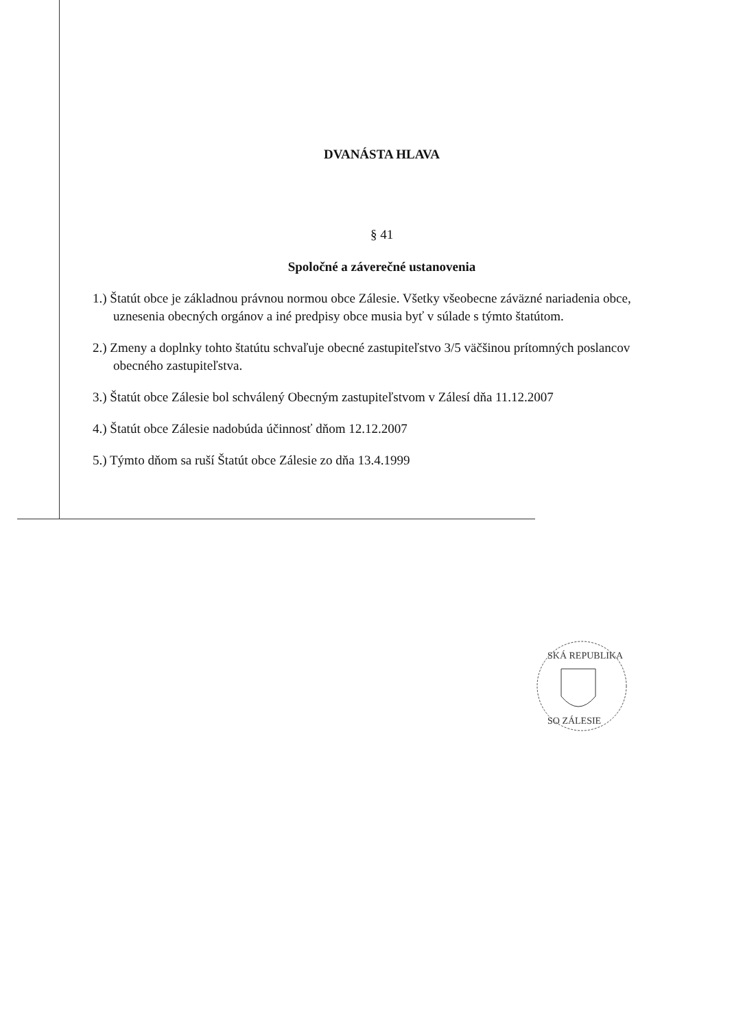DVANÁSTA HLAVA
§ 41
Spoločné a záverečné ustanovenia
1.) Štatút obce je základnou právnou normou obce Zálesie. Všetky všeobecne záväzné nariadenia obce, uznesenia obecných orgánov a iné predpisy obce musia byť v súlade s týmto štatútom.
2.) Zmeny a doplnky tohto štatútu schvaľuje obecné zastupiteľstvo 3/5 väčšinou prítomných poslancov obecného zastupiteľstva.
3.) Štatút obce Zálesie bol schválený Obecným zastupiteľstvom v Zálesí dňa 11.12.2007
4.) Štatút obce Zálesie nadobúda účinnosť dňom 12.12.2007
5.) Týmto dňom sa ruší Štatút obce Zálesie zo dňa 13.4.1999
SKÁ REPUBLIKA
SO ZÁLESIE